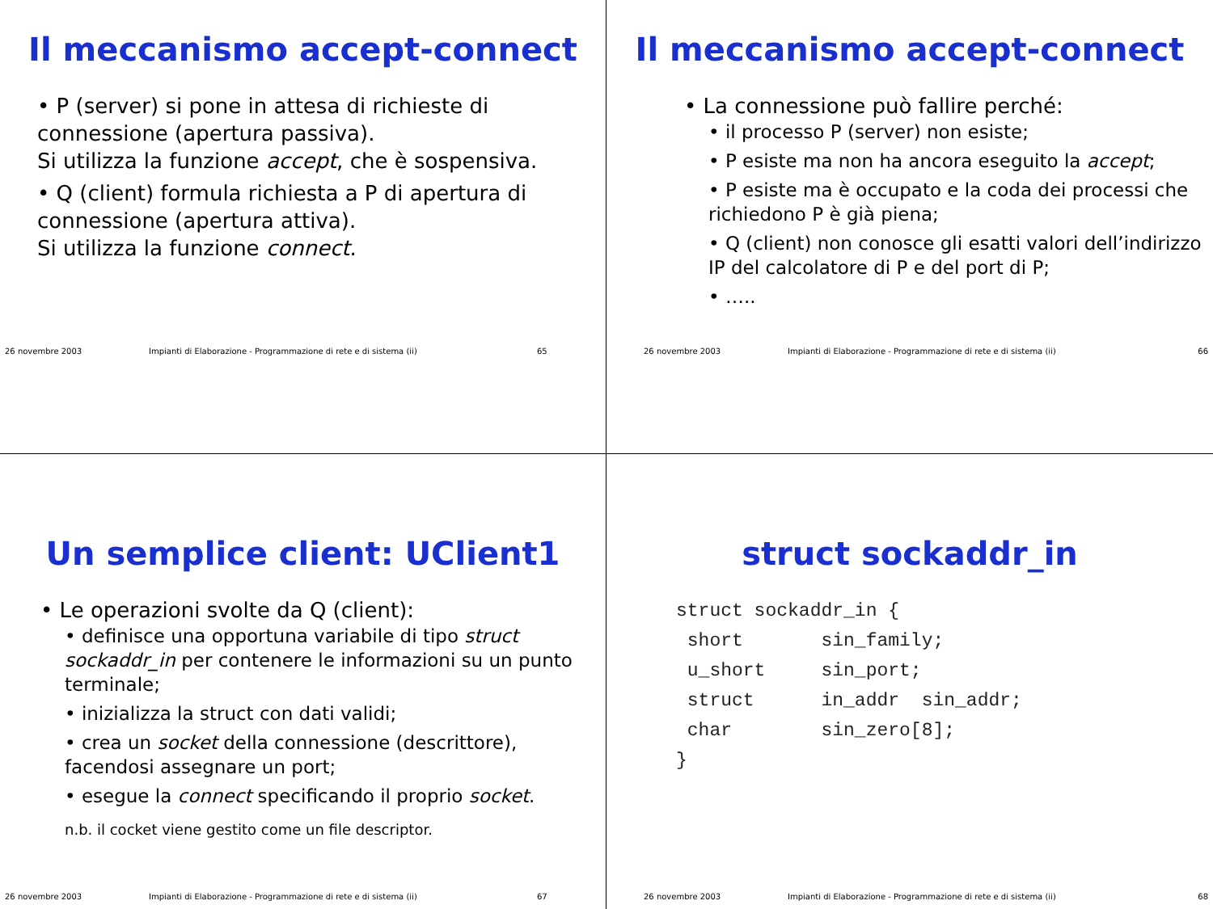Il meccanismo accept-connect
• P (server) si pone in attesa di richieste di connessione (apertura passiva).
Si utilizza la funzione accept, che è sospensiva.
• Q (client) formula richiesta a P di apertura di connessione (apertura attiva).
Si utilizza la funzione connect.
26 novembre 2003 Impianti di Elaborazione - Programmazione di rete e di sistema (ii) 65
Il meccanismo accept-connect
• La connessione può fallire perché:
• il processo P (server) non esiste;
• P esiste ma non ha ancora eseguito la accept;
• P esiste ma è occupato e la coda dei processi che richiedono P è già piena;
• Q (client) non conosce gli esatti valori dell’indirizzo IP del calcolatore di P e del port di P;
• …..
26 novembre 2003 Impianti di Elaborazione - Programmazione di rete e di sistema (ii) 66
Un semplice client: UClient1
• Le operazioni svolte da Q (client):
• definisce una opportuna variabile di tipo struct sockaddr_in per contenere le informazioni su un punto terminale;
• inizializza la struct con dati validi;
• crea un socket della connessione (descrittore), facendosi assegnare un port;
• esegue la connect specificando il proprio socket.
n.b. il cocket viene gestito come un file descriptor.
26 novembre 2003 Impianti di Elaborazione - Programmazione di rete e di sistema (ii) 67
struct sockaddr_in
struct sockaddr_in {
 short       sin_family;
 u_short     sin_port;
 struct      in_addr  sin_addr;
 char        sin_zero[8];
}
26 novembre 2003 Impianti di Elaborazione - Programmazione di rete e di sistema (ii) 68